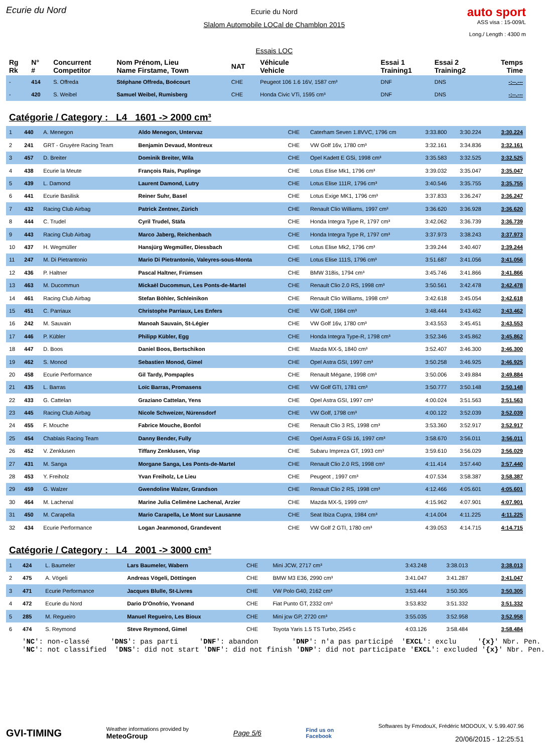Ecurie du Nord
Ecurie du Nord
Slalom Automobile LOCal de Chamblon 2015
Essais LOC
auto sport
ASS visa : 15-009/L
Long./ Length : 4300 m
| Rg Rk | N° # | Concurrent Competitor | Nom Prénom, Lieu Name Firstame, Town | NAT | Véhicule Vehicle | Essai 1 Training1 | Essai 2 Training2 | Temps Time |
| --- | --- | --- | --- | --- | --- | --- | --- | --- |
| - | 414 | S. Offreda | Stéphane Offreda, Boécourt | CHE | Peugeot 106 1.6 16V, 1587 cm³ | DNF | DNS | -:--.--- |
| - | 420 | S. Weibel | Samuel Weibel, Rumisberg | CHE | Honda Civic VTi, 1595 cm³ | DNF | DNS | -:--.--- |
Catégorie / Category : L4 1601 -> 2000 cm³
| 1 | 440 | A. Menegon | Aldo Menegon, Untervaz | CHE | Caterham Seven 1.8VVC, 1796 cm | 3:33.800 | 3:30.224 | 3:30.224 |
| 2 | 241 | GRT - Gruyère Racing Team | Benjamin Devaud, Montreux | CHE | VW Golf 16v, 1780 cm³ | 3:32.161 | 3:34.836 | 3:32.161 |
| 3 | 457 | D. Breiter | Dominik Breiter, Wila | CHE | Opel Kadett E GSi, 1998 cm³ | 3:35.583 | 3:32.525 | 3:32.525 |
| 4 | 438 | Ecurie la Meute | François Rais, Puplinge | CHE | Lotus Elise Mk1, 1796 cm³ | 3:39.032 | 3:35.047 | 3:35.047 |
| 5 | 439 | L. Damond | Laurent Damond, Lutry | CHE | Lotus Elise 111R, 1796 cm³ | 3:40.546 | 3:35.755 | 3:35.755 |
| 6 | 441 | Ecurie Basilisk | Reiner Suhr, Basel | CHE | Lotus Exige MK1, 1796 cm³ | 3:37.833 | 3:36.247 | 3:36.247 |
| 7 | 432 | Racing Club Airbag | Patrick Zentner, Zürich | CHE | Renault Clio Williams, 1997 cm³ | 3:36.620 | 3:36.928 | 3:36.620 |
| 8 | 444 | C. Trudel | Cyril Trudel, Stäfa | CHE | Honda Integra Type R, 1797 cm³ | 3:42.062 | 3:36.739 | 3:36.739 |
| 9 | 443 | Racing Club Airbag | Marco Jaberg, Reichenbach | CHE | Honda Integra Type R, 1797 cm³ | 3:37.973 | 3:38.243 | 3:37.973 |
| 10 | 437 | H. Wegmüller | Hansjürg Wegmüller, Diessbach | CHE | Lotus Elise Mk2, 1796 cm³ | 3:39.244 | 3:40.407 | 3:39.244 |
| 11 | 247 | M. Di Pietrantonio | Mario Di Pietrantonio, Valeyres-sous-Monta | CHE | Lotus Elise 111S, 1796 cm³ | 3:51.687 | 3:41.056 | 3:41.056 |
| 12 | 436 | P. Haltner | Pascal Haltner, Frümsen | CHE | BMW 318is, 1794 cm³ | 3:45.746 | 3:41.866 | 3:41.866 |
| 13 | 463 | M. Ducommun | Mickaël Ducommun, Les Ponts-de-Martel | CHE | Renault Clio 2.0 RS, 1998 cm³ | 3:50.561 | 3:42.478 | 3:42.478 |
| 14 | 461 | Racing Club Airbag | Stefan Böhler, Schleinikon | CHE | Renault Clio Williams, 1998 cm³ | 3:42.618 | 3:45.054 | 3:42.618 |
| 15 | 451 | C. Parriaux | Christophe Parriaux, Les Enfers | CHE | VW Golf, 1984 cm³ | 3:48.444 | 3:43.462 | 3:43.462 |
| 16 | 242 | M. Sauvain | Manoah Sauvain, St-Légier | CHE | VW Golf 16v, 1780 cm³ | 3:43.553 | 3:45.451 | 3:43.553 |
| 17 | 446 | P. Kübler | Philipp Kübler, Egg | CHE | Honda Integra Type-R, 1798 cm³ | 3:52.346 | 3:45.862 | 3:45.862 |
| 18 | 447 | D. Boos | Daniel Boos, Bertschikon | CHE | Mazda MX-5, 1840 cm³ | 3:52.407 | 3:46.300 | 3:46.300 |
| 19 | 462 | S. Monod | Sebastien Monod, Gimel | CHE | Opel Astra GSI, 1997 cm³ | 3:50.258 | 3:46.925 | 3:46.925 |
| 20 | 458 | Ecurie Performance | Gil Tardy, Pompaples | CHE | Renault Mégane, 1998 cm³ | 3:50.006 | 3:49.884 | 3:49.884 |
| 21 | 435 | L. Barras | Loïc Barras, Promasens | CHE | VW Golf GTI, 1781 cm³ | 3:50.777 | 3:50.148 | 3:50.148 |
| 22 | 433 | G. Cattelan | Graziano Cattelan, Yens | CHE | Opel Astra GSI, 1997 cm³ | 4:00.024 | 3:51.563 | 3:51.563 |
| 23 | 445 | Racing Club Airbag | Nicole Schweizer, Nürensdorf | CHE | VW Golf, 1798 cm³ | 4:00.122 | 3:52.039 | 3:52.039 |
| 24 | 455 | F. Mouche | Fabrice Mouche, Bonfol | CHE | Renault Clio 3 RS, 1998 cm³ | 3:53.360 | 3:52.917 | 3:52.917 |
| 25 | 454 | Chablais Racing Team | Danny Bender, Fully | CHE | Opel Astra F GSi 16, 1997 cm³ | 3:58.670 | 3:56.011 | 3:56.011 |
| 26 | 452 | V. Zenklusen | Tiffany Zenklusen, Visp | CHE | Subaru Impreza GT, 1993 cm³ | 3:59.610 | 3:56.029 | 3:56.029 |
| 27 | 431 | M. Sanga | Morgane Sanga, Les Ponts-de-Martel | CHE | Renault Clio 2.0 RS, 1998 cm³ | 4:11.414 | 3:57.440 | 3:57.440 |
| 28 | 453 | Y. Freiholz | Yvan Freiholz, Le Lieu | CHE | Peugeot , 1997 cm³ | 4:07.534 | 3:58.387 | 3:58.387 |
| 29 | 459 | G. Walzer | Gwendoline Walzer, Grandson | CHE | Renault Clio 2 RS, 1998 cm³ | 4:12.466 | 4:05.601 | 4:05.601 |
| 30 | 464 | M. Lachenal | Marine Julia Celimène Lachenal, Arzier | CHE | Mazda MX-5, 1999 cm³ | 4:15.962 | 4:07.901 | 4:07.901 |
| 31 | 450 | M. Carapella | Mario Carapella, Le Mont sur Lausanne | CHE | Seat Ibiza Cupra, 1984 cm³ | 4:14.004 | 4:11.225 | 4:11.225 |
| 32 | 434 | Ecurie Performance | Logan Jeanmonod, Grandevent | CHE | VW Golf 2 GTI, 1780 cm³ | 4:39.053 | 4:14.715 | 4:14.715 |
Catégorie / Category : L4 2001 -> 3000 cm³
| 1 | 424 | L. Baumeler | Lars Baumeler, Wabern | CHE | Mini JCW, 2717 cm³ | 3:43.248 | 3:38.013 | 3:38.013 |
| 2 | 475 | A. Vögeli | Andreas Vögeli, Döttingen | CHE | BMW M3 E36, 2990 cm³ | 3:41.047 | 3:41.287 | 3:41.047 |
| 3 | 471 | Ecurie Performance | Jacques Blulle, St-Livres | CHE | VW Polo G40, 2162 cm³ | 3:53.444 | 3:50.305 | 3:50.305 |
| 4 | 472 | Ecurie du Nord | Dario D'Onofrio, Yvonand | CHE | Fiat Punto GT, 2332 cm³ | 3:53.832 | 3:51.332 | 3:51.332 |
| 5 | 285 | M. Regueiro | Manuel Regueiro, Les Bioux | CHE | Mini jcw GP, 2720 cm³ | 3:55.035 | 3:52.958 | 3:52.958 |
| 6 | 474 | S. Reymond | Steve Reymond, Gimel | CHE | Toyota Yaris 1.5 TS Turbo, 2545 c | 4:03.126 | 3:58.484 | 3:58.484 |
'NC': non-classé 'DNS': pas parti 'DNF': abandon 'DNP': n'a pas participé 'EXCL': exclu '{x}' Nbr. Pen. 'NC': not classified 'DNS': did not start 'DNF': did not finish 'DNP': did not participate 'EXCL': excluded '{x}' Nbr. Pen.
GVI-TIMING
Weather informations provided by
MeteoGroup
Page 5/6
Find us on
Facebook
Softwares by FmodouX, Frédéric MODOUX, V. 5.99.407.96
20/06/2015 - 12:25:51